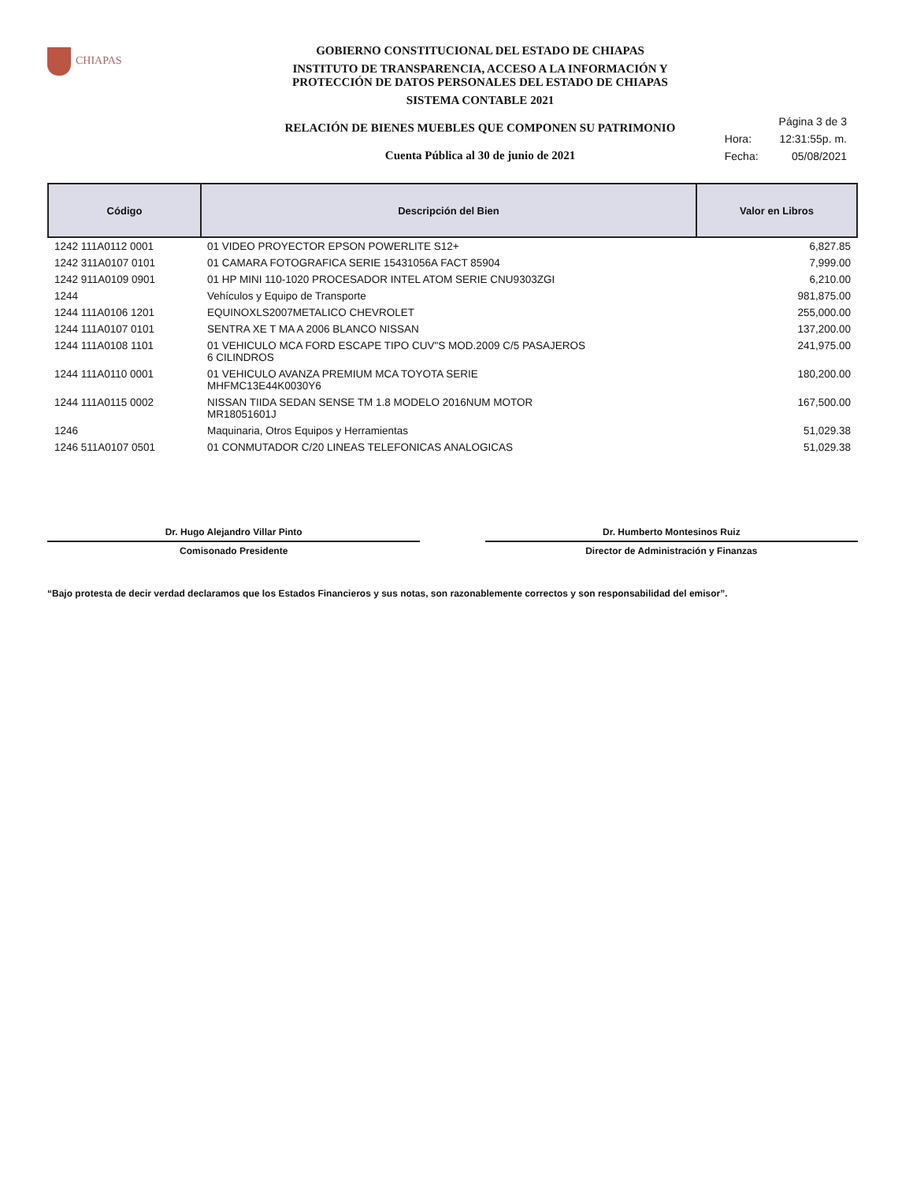CHIAPAS
GOBIERNO CONSTITUCIONAL DEL ESTADO DE CHIAPAS
INSTITUTO DE TRANSPARENCIA, ACCESO A LA INFORMACIÓN Y
PROTECCIÓN DE DATOS PERSONALES DEL ESTADO DE CHIAPAS
SISTEMA CONTABLE 2021
RELACIÓN DE BIENES MUEBLES QUE COMPONEN SU PATRIMONIO
Cuenta Pública al 30 de junio de 2021
| | Página 3 de 3 |
| Hora: | 12:31:55p. m. |
| Fecha: | 05/08/2021 |
| Código | Descripción del Bien | Valor en Libros |
| --- | --- | --- |
| 1242 111A0112 0001 | 01 VIDEO PROYECTOR EPSON POWERLITE S12+ | 6,827.85 |
| 1242 311A0107 0101 | 01 CAMARA FOTOGRAFICA SERIE 15431056A FACT 85904 | 7,999.00 |
| 1242 911A0109 0901 | 01 HP MINI 110-1020 PROCESADOR INTEL ATOM SERIE CNU9303ZGI | 6,210.00 |
| 1244 | Vehículos y Equipo de Transporte | 981,875.00 |
| 1244 111A0106 1201 | EQUINOXLS2007METALICO CHEVROLET | 255,000.00 |
| 1244 111A0107 0101 | SENTRA XE T MA A 2006 BLANCO NISSAN | 137,200.00 |
| 1244 111A0108 1101 | 01 VEHICULO MCA FORD ESCAPE TIPO CUV"S MOD.2009 C/5 PASAJEROS 6 CILINDROS | 241,975.00 |
| 1244 111A0110 0001 | 01 VEHICULO AVANZA PREMIUM MCA TOYOTA SERIE MHFMC13E44K0030Y6 | 180,200.00 |
| 1244 111A0115 0002 | NISSAN TIIDA SEDAN SENSE TM 1.8 MODELO 2016NUM MOTOR MR18051601J | 167,500.00 |
| 1246 | Maquinaria, Otros Equipos y Herramientas | 51,029.38 |
| 1246 511A0107 0501 | 01 CONMUTADOR C/20 LINEAS TELEFONICAS ANALOGICAS | 51,029.38 |
Dr. Hugo Alejandro Villar Pinto
Comisonado Presidente
Dr. Humberto Montesinos Ruiz
Director de Administración y Finanzas
“Bajo protesta de decir verdad declaramos que los Estados Financieros y sus notas, son razonablemente correctos y son responsabilidad del emisor”.